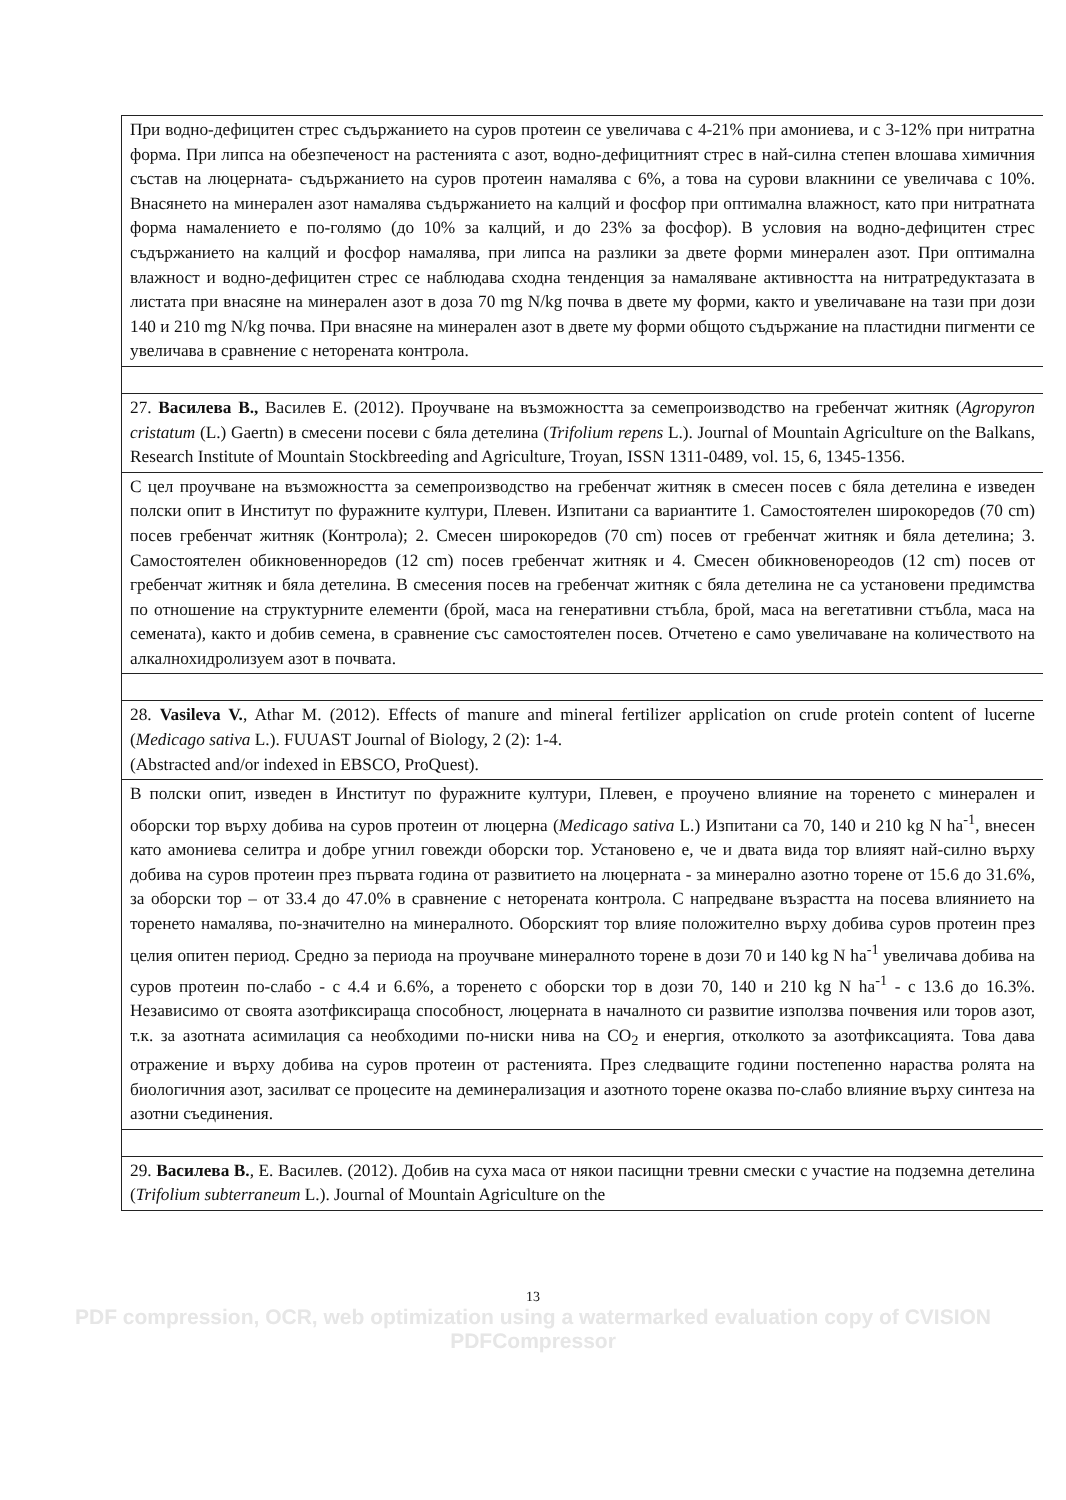| При водно-дефицитен стрес съдържанието на суров протеин се увеличава с 4-21% при амониева, и с 3-12% при нитратна форма. При липса на обезпеченост на растенията с азот, водно-дефицитният стрес в най-силна степен влошава химичния състав на люцерната- съдържанието на суров протеин намалява с 6%, а това на сурови влакнини се увеличава с 10%. Внасянето на минерален азот намалява съдържанието на калций и фосфор при оптимална влажност, като при нитратната форма намалението е по-голямо (до 10% за калций, и до 23% за фосфор). В условия на водно-дефицитен стрес съдържанието на калций и фосфор намалява, при липса на разлики за двете форми минерален азот. При оптимална влажност и водно-дефицитен стрес се наблюдава сходна тенденция за намаляване активността на нитратредуктазата в листата при внасяне на минерален азот в доза 70 mg N/kg почва в двете му форми, както и увеличаване на тази при дози 140 и 210 mg N/kg почва. При внасяне на минерален азот в двете му форми общото съдържание на пластидни пигменти се увеличава в сравнение с неторената контрола. |
| 27. Василева В., Василев Е. (2012). Проучване на възможността за семепроизводство на гребенчат житняк ( Agropyron cristatum (L.) Gaertn) в смесени посеви с бяла детелина ( Trifolium repens L.). Journal of Mountain Agriculture on the Balkans, Research Institute of Mountain Stockbreeding and Agriculture, Troyan, ISSN 1311-0489, vol. 15, 6, 1345-1356. |
| С цел проучване на възможността за семепроизводство на гребенчат житняк в смесен посев с бяла детелина е изведен полски опит в Институт по фуражните култури, Плевен. Изпитани са вариантите 1. Самостоятелен широкоредов (70 cm) посев гребенчат житняк (Контрола); 2. Смесен широкоредов (70 cm) посев от гребенчат житняк и бяла детелина; 3. Самостоятелен обикновенноредов (12 cm) посев гребенчат житняк и 4. Смесен обикновенореодов (12 cm) посев от гребенчат житняк и бяла детелина. В смесения посев на гребенчат житняк с бяла детелина не са установени предимства по отношение на структурните елементи (брой, маса на генеративни стъбла, брой, маса на вегетативни стъбла, маса на семената), както и добив семена, в сравнение със самостоятелен посев. Отчетено е само увеличаване на количеството на алкалнохидролизуем азот в почвата. |
| 28. Vasileva V. , Athar M. (2012). Effects of manure and mineral fertilizer application on crude protein content of lucerne ( Medicago sativa L.). FUUAST Journal of Biology, 2 (2): 1-4. (Abstracted and/or indexed in EBSCO, ProQuest). |
| В полски опит, изведен в Институт по фуражните култури, Плевен, е проучено влияние на торенето с минерален и оборски тор върху добива на суров протеин от люцерна ( Medicago sativa L.) Изпитани са 70, 140 и 210 kg N ha<sup>-1</sup>, внесен като амониева селитра и добре угнил говежди оборски тор. Установено е, че и двата вида тор влияят най-силно върху добива на суров протеин през първата година от развитието на люцерната - за минерално азотно торене от 15.6 до 31.6%, за оборски тор – от 33.4 до 47.0% в сравнение с неторената контрола. С напредване възрастта на посева влиянието на торенето намалява, по-значително на минералното. Оборският тор влияе положително върху добива суров протеин през целия опитен период. Средно за периода на проучване минералното торене в дози 70 и 140 kg N ha<sup>-1</sup> увеличава добива на суров протеин по-слабо - с 4.4 и 6.6%, а торенето с оборски тор в дози 70, 140 и 210 kg N ha<sup>-1</sup> - с 13.6 до 16.3%. Независимо от своята азотфиксираща способност, люцерната в началното си развитие използва почвения или торов азот, т.к. за азотната асимилация са необходими по-ниски нива на CO<sub>2</sub> и енергия, отколкото за азотфиксацията. Това дава отражение и върху добива на суров протеин от растенията. През следващите години постепенно нараства ролята на биологичния азот, засилват се процесите на деминерализация и азотното торене оказва по-слабо влияние върху синтеза на азотни съединения. |
| 29. Василева В. , Е. Василев. (2012). Добив на суха маса от някои пасищни тревни смески с участие на подземна детелина ( Trifolium subterraneum L.). Journal of Mountain Agriculture on the |
13
PDF compression, OCR, web optimization using a watermarked evaluation copy of CVISION PDFCompressor